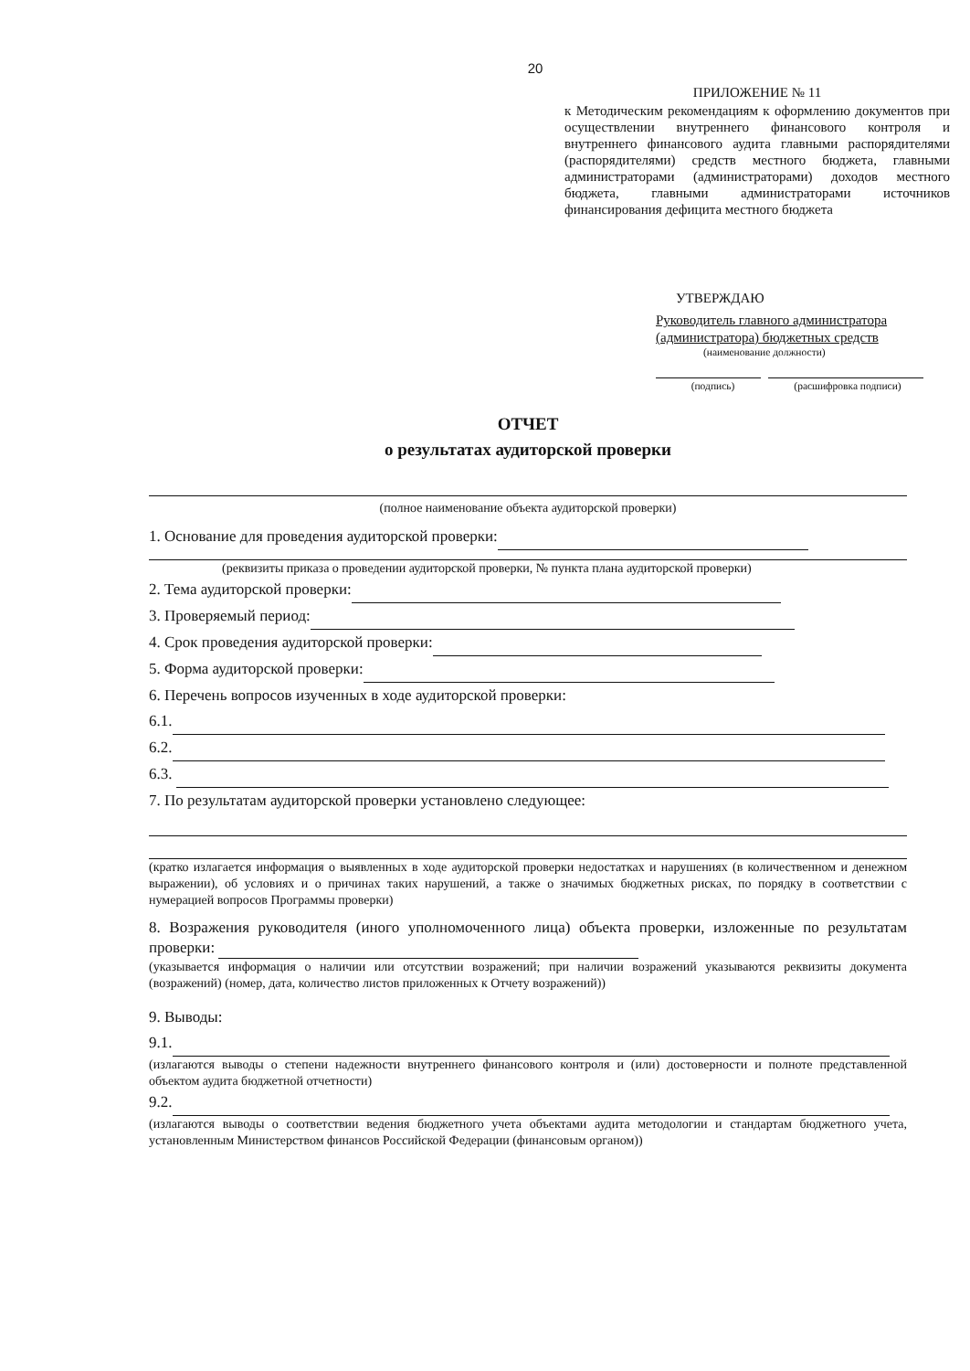20
ПРИЛОЖЕНИЕ № 11
к Методическим рекомендациям к оформлению документов при осуществлении внутреннего финансового контроля и внутреннего финансового аудита главными распорядителями (распорядителями) средств местного бюджета, главными администраторами (администраторами) доходов местного бюджета, главными администраторами источников финансирования дефицита местного бюджета
УТВЕРЖДАЮ
Руководитель главного администратора (администратора) бюджетных средств
(наименование должности)
(подпись) (расшифровка подписи)
ОТЧЕТ
о результатах аудиторской проверки
(полное наименование объекта аудиторской проверки)
1. Основание для проведения аудиторской проверки:
(реквизиты приказа о проведении аудиторской проверки, № пункта плана аудиторской проверки)
2. Тема аудиторской проверки:
3. Проверяемый период:
4. Срок проведения аудиторской проверки:
5. Форма аудиторской проверки:
6. Перечень вопросов изученных в ходе аудиторской проверки:
6.1.
6.2.
6.3.
7. По результатам аудиторской проверки установлено следующее:
(кратко излагается информация о выявленных в ходе аудиторской проверки недостатках и нарушениях (в количественном и денежном выражении), об условиях и о причинах таких нарушений, а также о значимых бюджетных рисках, по порядку в соответствии с нумерацией вопросов Программы проверки)
8. Возражения руководителя (иного уполномоченного лица) объекта проверки, изложенные по результатам проверки:
(указывается информация о наличии или отсутствии возражений; при наличии возражений указываются реквизиты документа (возражений) (номер, дата, количество листов приложенных к Отчету возражений))
9. Выводы:
9.1.
(излагаются выводы о степени надежности внутреннего финансового контроля и (или) достоверности и полноте представленной объектом аудита бюджетной отчетности)
9.2.
(излагаются выводы о соответствии ведения бюджетного учета объектами аудита методологии и стандартам бюджетного учета, установленным Министерством финансов Российской Федерации (финансовым органом))